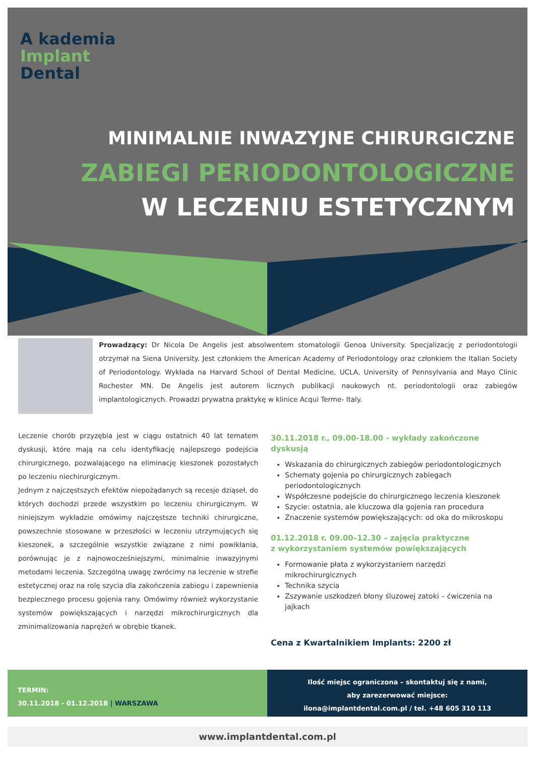A kademia
Implant
Dental
MINIMALNIE INWAZYJNE CHIRURGICZNE
ZABIEGI PERIODONTOLOGICZNE
W LECZENIU ESTETYCZNYM
Prowadzący: Dr Nicola De Angelis jest absolwentem stomatologii Genoa University. Specjalizację z periodontologii otrzymał na Siena University. Jest członkiem the American Academy of Periodontology oraz członkiem the Italian Society of Periodontology. Wykłada na Harvard School of Dental Medicine, UCLA, University of Pennsylvania and Mayo Clinic Rochester MN. De Angelis jest autorem licznych publikacji naukowych nt. periodontologii oraz zabiegów implantologicznych. Prowadzi prywatna praktykę w klinice Acqui Terme- Italy.
Leczenie chorób przyzębia jest w ciągu ostatnich 40 lat tematem dyskusji, które mają na celu identyfikację najlepszego podejścia chirurgicznego, pozwalającego na eliminację kieszonek pozostałych po leczeniu niechirurgicznym.
Jednym z najczęstszych efektów niepożądanych są recesje dziąseł, do których dochodzi przede wszystkim po leczeniu chirurgicznym. W niniejszym wykładzie omówimy najczęstsze techniki chirurgiczne, powszechnie stosowane w przeszłości w leczeniu utrzymujących się kieszonek, a szczególnie wszystkie związane z nimi powikłania, porównując je z najnowocześniejszymi, minimalnie inwazyjnymi metodami leczenia. Szczególną uwagę zwrócimy na leczenie w strefie estetycznej oraz na rolę szycia dla zakończenia zabiegu i zapewnienia bezpiecznego procesu gojenia rany. Omówimy również wykorzystanie systemów powiększających i narzędzi mikrochirurgicznych dla zminimalizowania naprężeń w obrębie tkanek.
30.11.2018 r., 09.00-18.00 - wykłady zakończone dyskusją
Wskazania do chirurgicznych zabiegów periodontologicznych
Schematy gojenia po chirurgicznych zabiegach periodontologicznych
Współczesne podejście do chirurgicznego leczenia kieszonek
Szycie: ostatnia, ale kluczowa dla gojenia ran procedura
Znaczenie systemów powiększających: od oka do mikroskopu
01.12.2018 r. 09.00–12.30 – zajęcia praktyczne
z wykorzystaniem systemów powiększających
Formowanie płata z wykorzystaniem narzędzi mikrochirurgicznych
Technika szycia
Zszywanie uszkodzeń błony śluzowej zatoki – ćwiczenia na jajkach
Cena z Kwartalnikiem Implants: 2200 zł
TERMIN:
30.11.2018 - 01.12.2018 | WARSZAWA
Ilość miejsc ograniczona – skontaktuj się z nami,
aby zarezerwować miejsce:
ilona@implantdental.com.pl / tel. +48 605 310 113
www.implantdental.com.pl